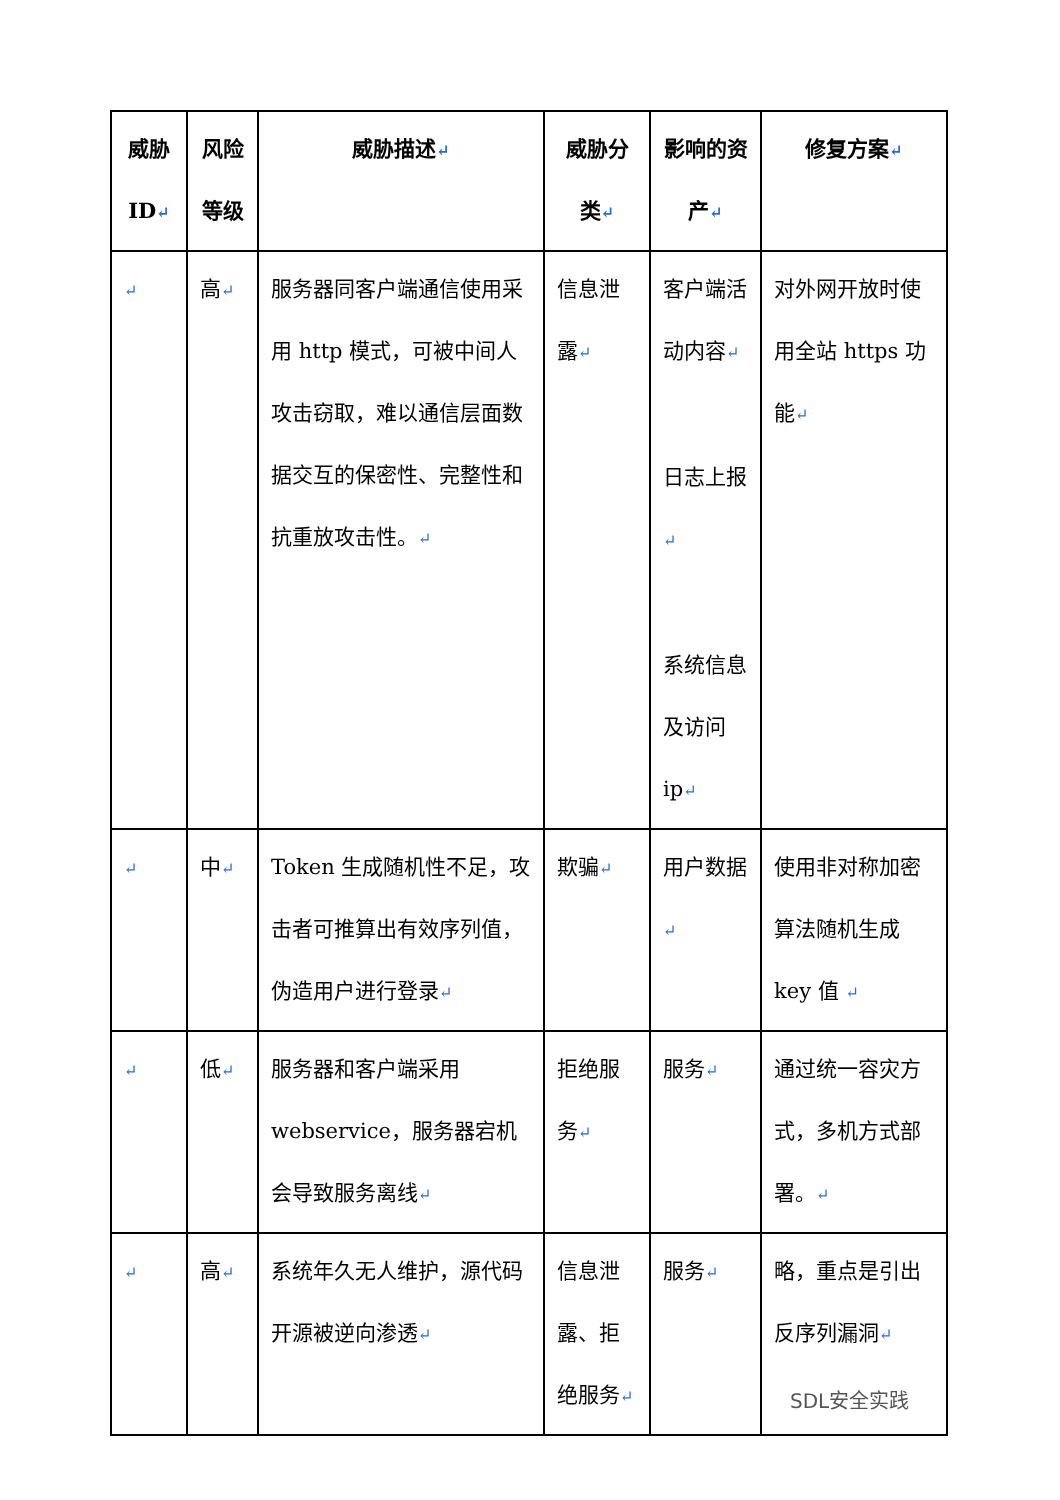| 威胁ID ↵ | 风险等级 | 威胁描述 ↵ | 威胁分类 ↵ | 影响的资产 ↵ | 修复方案 ↵ |
| --- | --- | --- | --- | --- | --- |
| ↵ | 高 ↵ | 服务器同客户端通信使用采用 http 模式，可被中间人攻击窃取，难以通信层面数据交互的保密性、完整性和抗重放攻击性。 ↵ | 信息泄露 ↵ | 客户端活动内容 ↵ 日志上报 ↵ 系统信息及访问 ip ↵ | 对外网开放时使用全站 https 功能 ↵ |
| ↵ | 中 ↵ | Token 生成随机性不足，攻击者可推算出有效序列值，伪造用户进行登录 ↵ | 欺骗 ↵ | 用户数据 ↵ | 使用非对称加密算法随机生成 key 值 ↵ |
| ↵ | 低 ↵ | 服务器和客户端采用 webservice，服务器宕机会导致服务离线 ↵ | 拒绝服务 ↵ | 服务 ↵ | 通过统一容灾方式，多机方式部署。 ↵ |
| ↵ | 高 ↵ | 系统年久无人维护，源代码开源被逆向渗透 ↵ | 信息泄露、拒绝服务 ↵ | 服务 ↵ | 略，重点是引出反序列漏洞 ↵ |
SDL安全实践